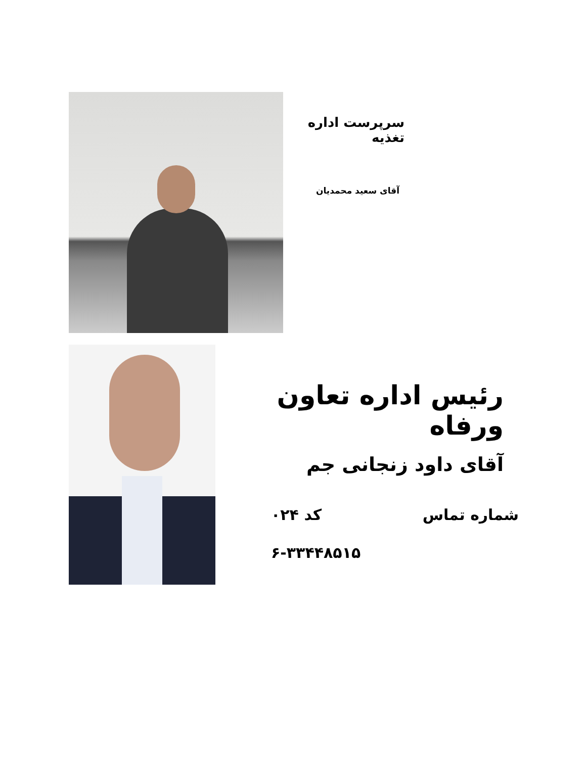سرپرست اداره تغذیه
آقای سعید محمدیان
رئیس اداره تعاون ورفاه
آقای داود زنجانی جم
شماره تماس کد ۰۲۴
۶-۳۳۴۴۸۵۱۵